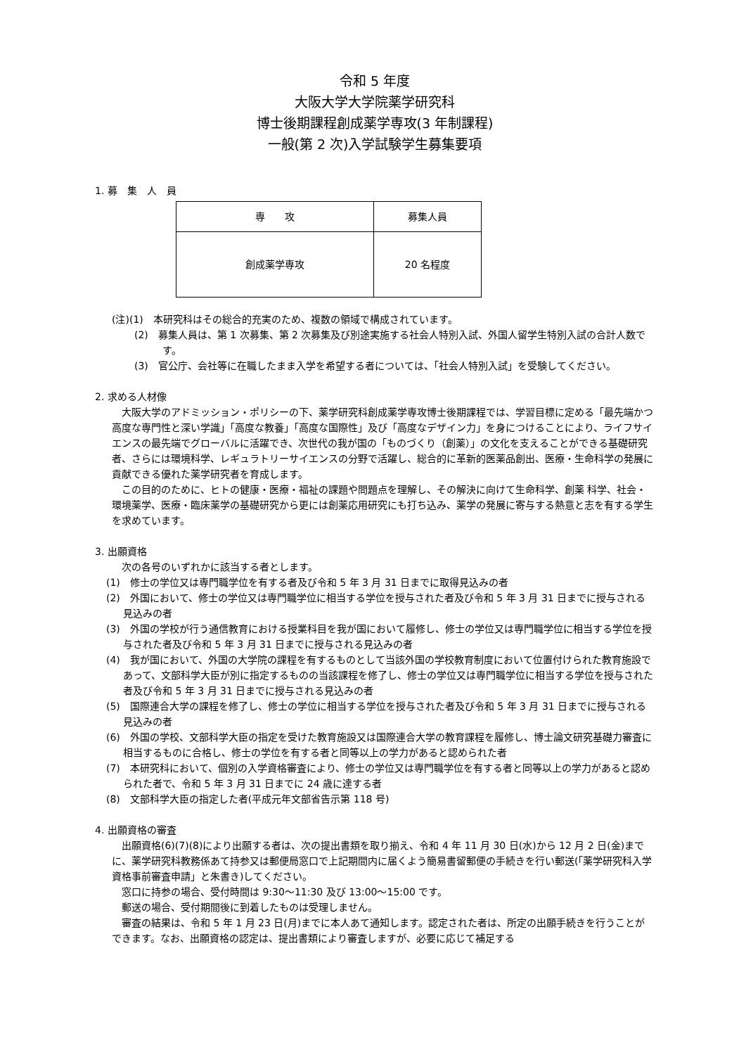令和 5 年度
大阪大学大学院薬学研究科
博士後期課程創成薬学専攻(3 年制課程)
一般(第 2 次)入学試験学生募集要項
1. 募　集　人　員
| 専 攻 | 募集人員 |
| --- | --- |
| 創成薬学専攻 | 20 名程度 |
(注)(1)　本研究科はその総合的充実のため、複数の領域で構成されています。
(2)　募集人員は、第 1 次募集、第 2 次募集及び別途実施する社会人特別入試、外国人留学生特別入試の合計人数です。
(3)　官公庁、会社等に在職したまま入学を希望する者については、「社会人特別入試」を受験してください。
2. 求める人材像
大阪大学のアドミッション・ポリシーの下、薬学研究科創成薬学専攻博士後期課程では、学習目標に定める「最先端かつ高度な専門性と深い学識」「高度な教養」「高度な国際性」及び「高度なデザイン力」を身につけることにより、ライフサイエンスの最先端でグローバルに活躍でき、次世代の我が国の「ものづくり（創薬）」の文化を支えることができる基礎研究者、さらには環境科学、レギュラトリーサイエンスの分野で活躍し、総合的に革新的医薬品創出、医療・生命科学の発展に貢献できる優れた薬学研究者を育成します。
この目的のために、ヒトの健康・医療・福祉の課題や問題点を理解し、その解決に向けて生命科学、創薬 科学、社会・環境薬学、医療・臨床薬学の基礎研究から更には創薬応用研究にも打ち込み、薬学の発展に寄与する熱意と志を有する学生を求めています。
3. 出願資格
次の各号のいずれかに該当する者とします。
(1)　修士の学位又は専門職学位を有する者及び令和 5 年 3 月 31 日までに取得見込みの者
(2)　外国において、修士の学位又は専門職学位に相当する学位を授与された者及び令和 5 年 3 月 31 日までに授与される見込みの者
(3)　外国の学校が行う通信教育における授業科目を我が国において履修し、修士の学位又は専門職学位に相当する学位を授与された者及び令和 5 年 3 月 31 日までに授与される見込みの者
(4)　我が国において、外国の大学院の課程を有するものとして当該外国の学校教育制度において位置付けられた教育施設であって、文部科学大臣が別に指定するものの当該課程を修了し、修士の学位又は専門職学位に相当する学位を授与された者及び令和 5 年 3 月 31 日までに授与される見込みの者
(5)　国際連合大学の課程を修了し、修士の学位に相当する学位を授与された者及び令和 5 年 3 月 31 日までに授与される見込みの者
(6)　外国の学校、文部科学大臣の指定を受けた教育施設又は国際連合大学の教育課程を履修し、博士論文研究基礎力審査に相当するものに合格し、修士の学位を有する者と同等以上の学力があると認められた者
(7)　本研究科において、個別の入学資格審査により、修士の学位又は専門職学位を有する者と同等以上の学力があると認められた者で、令和 5 年 3 月 31 日までに 24 歳に達する者
(8)　文部科学大臣の指定した者(平成元年文部省告示第 118 号)
4. 出願資格の審査
出願資格(6)(7)(8)により出願する者は、次の提出書類を取り揃え、令和 4 年 11 月 30 日(水)から 12 月 2 日(金)までに、薬学研究科教務係あて持参又は郵便局窓口で上記期間内に届くよう簡易書留郵便の手続きを行い郵送(「薬学研究科入学資格事前審査申請」と朱書き)してください。
窓口に持参の場合、受付時間は 9:30～11:30 及び 13:00～15:00 です。
郵送の場合、受付期間後に到着したものは受理しません。
審査の結果は、令和 5 年 1 月 23 日(月)までに本人あて通知します。認定された者は、所定の出願手続きを行うことができます。なお、出願資格の認定は、提出書類により審査しますが、必要に応じて補足する